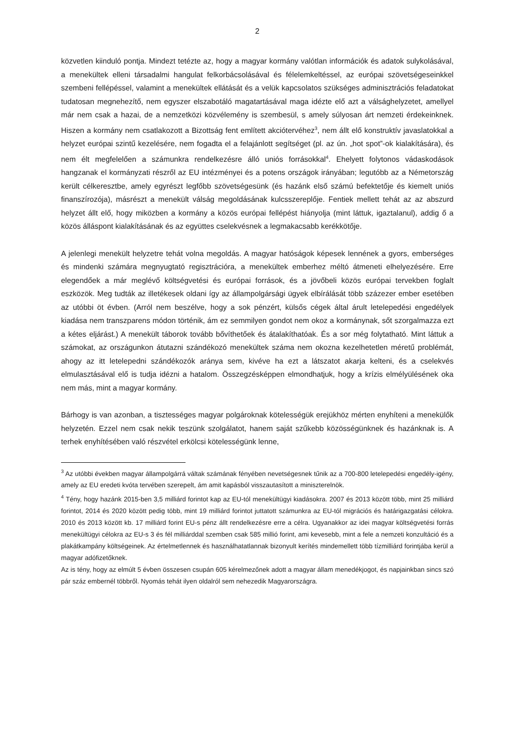2
közvetlen kiinduló pontja. Mindezt tetézte az, hogy a magyar kormány valótlan információk és adatok sulykolásával, a menekültek elleni társadalmi hangulat felkorbácsolásával és félelemkeltéssel, az európai szövetségeseinkkel szembeni fellépéssel, valamint a menekültek ellátását és a velük kapcsolatos szükséges adminisztrációs feladatokat tudatosan megnehezítő, nem egyszer elszabotáló magatartásával maga idézte elő azt a válsághelyzetet, amellyel már nem csak a hazai, de a nemzetközi közvélemény is szembesül, s amely súlyosan árt nemzeti érdekeinknek. Hiszen a kormány nem csatlakozott a Bizottság fent említett akciótervéhez<sup>3</sup>, nem állt elő konstruktív javaslatokkal a helyzet európai szintű kezelésére, nem fogadta el a felajánlott segítséget (pl. az ún. „hot spot”-ok kialakítására), és nem élt megfelelően a számunkra rendelkezésre álló uniós forrásokkal<sup>4</sup>. Ehelyett folytonos vádaskodások hangzanak el kormányzati részről az EU intézményei és a potens országok irányában; legutóbb az a Németország került célkeresztbe, amely egyrészt legfőbb szövetségesünk (és hazánk első számú befektetője és kiemelt uniós finanszírozója), másrészt a menekült válság megoldásának kulcsszereplője. Fentiek mellett tehát az az abszurd helyzet állt elő, hogy miközben a kormány a közös európai fellépést hiányolja (mint láttuk, igaztalanul), addig ő a közös álláspont kialakításának és az együttes cselekvésnek a legmakacsabb kerékkötője.
A jelenlegi menekült helyzetre tehát volna megoldás. A magyar hatóságok képesek lennének a gyors, emberséges és mindenki számára megnyugtató regisztrációra, a menekültek emberhez méltó átmeneti elhelyezésére. Erre elegendőek a már meglévő költségvetési és európai források, és a jövőbeli közös európai tervekben foglalt eszközök. Meg tudták az illetékesek oldani így az állampolgársági ügyek elbírálását több százezer ember esetében az utóbbi öt évben. (Arról nem beszélve, hogy a sok pénzért, külsős cégek által árult letelepedési engedélyek kiadása nem transzparens módon történik, ám ez semmilyen gondot nem okoz a kormánynak, sőt szorgalmazza ezt a kétes eljárást.) A menekült táborok tovább bővíthetőek és átalakíthatóak. És a sor még folytatható. Mint láttuk a számokat, az országunkon átutazni szándékozó menekültek száma nem okozna kezelhetetlen méretű problémát, ahogy az itt letelepedni szándékozók aránya sem, kivéve ha ezt a látszatot akarja kelteni, és a cselekvés elmulasztásával elő is tudja idézni a hatalom. Összegzésképpen elmondhatjuk, hogy a krízis elmélyülésének oka nem más, mint a magyar kormány.
Bárhogy is van azonban, a tisztességes magyar polgároknak kötelességük erejükhöz mérten enyhíteni a menekülők helyzetén. Ezzel nem csak nekik teszünk szolgálatot, hanem saját szűkebb közösségünknek és hazánknak is. A terhek enyhítésében való részvétel erkölcsi kötelességünk lenne,
<sup>3</sup> Az utóbbi években magyar állampolgárrá váltak számának fényében nevetségesnek tűnik az a 700-800 letelepedési engedély-igény, amely az EU eredeti kvóta tervében szerepelt, ám amit kapásból visszautasított a miniszterelnök.
<sup>4</sup> Tény, hogy hazánk 2015-ben 3,5 milliárd forintot kap az EU-tól menekültügyi kiadásokra. 2007 és 2013 között több, mint 25 milliárd forintot, 2014 és 2020 között pedig több, mint 19 milliárd forintot juttatott számunkra az EU-tól migrációs és határigazgatási célokra. 2010 és 2013 között kb. 17 milliárd forint EU-s pénz állt rendelkezésre erre a célra. Ugyanakkor az idei magyar költségvetési forrás menekültügyi célokra az EU-s 3 és fél milliárddal szemben csak 585 millió forint, ami kevesebb, mint a fele a nemzeti konzultáció és a plakátkampány költségeinek. Az értelmetlennek és használhatatlannak bizonyult kerítés mindemellett több tízmilliárd forintjába kerül a magyar adófizetőknek.
Az is tény, hogy az elmúlt 5 évben összesen csupán 605 kérelmezőnek adott a magyar állam menedékjogot, és napjainkban sincs szó pár száz embernél többről. Nyomás tehát ilyen oldalról sem nehezedik Magyarországra.